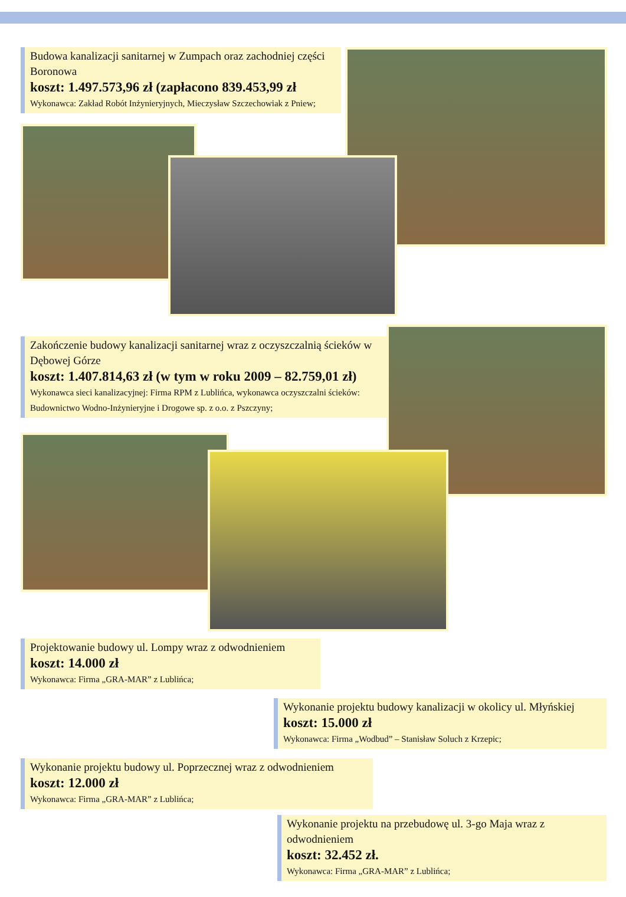Budowa kanalizacji sanitarnej w Zumpach oraz zachodniej części Boronowa
koszt: 1.497.573,96 zł (zapłacono 839.453,99 zł
Wykonawca: Zakład Robót Inżynieryjnych, Mieczysław Szczechowiak z Pniew;
Zakończenie budowy kanalizacji sanitarnej wraz z oczyszczalnią ścieków w Dębowej Górze
koszt: 1.407.814,63 zł (w tym w roku 2009 – 82.759,01 zł)
Wykonawca sieci kanalizacyjnej: Firma RPM z Lublińca, wykonawca oczyszczalni ścieków: Budownictwo Wodno-Inżynieryjne i Drogowe sp. z o.o. z Pszczyny;
Projektowanie budowy ul. Lompy wraz z odwodnieniem
koszt: 14.000 zł
Wykonawca: Firma „GRA-MAR” z Lublińca;
Wykonanie projektu budowy kanalizacji w okolicy ul. Młyńskiej
koszt: 15.000 zł
Wykonawca: Firma „Wodbud” – Stanisław Soluch z Krzepic;
Wykonanie projektu budowy ul. Poprzecznej wraz z odwodnieniem
koszt: 12.000 zł
Wykonawca: Firma „GRA-MAR” z Lublińca;
Wykonanie projektu na przebudowę ul. 3-go Maja wraz z odwodnieniem
koszt: 32.452 zł.
Wykonawca: Firma „GRA-MAR” z Lublińca;